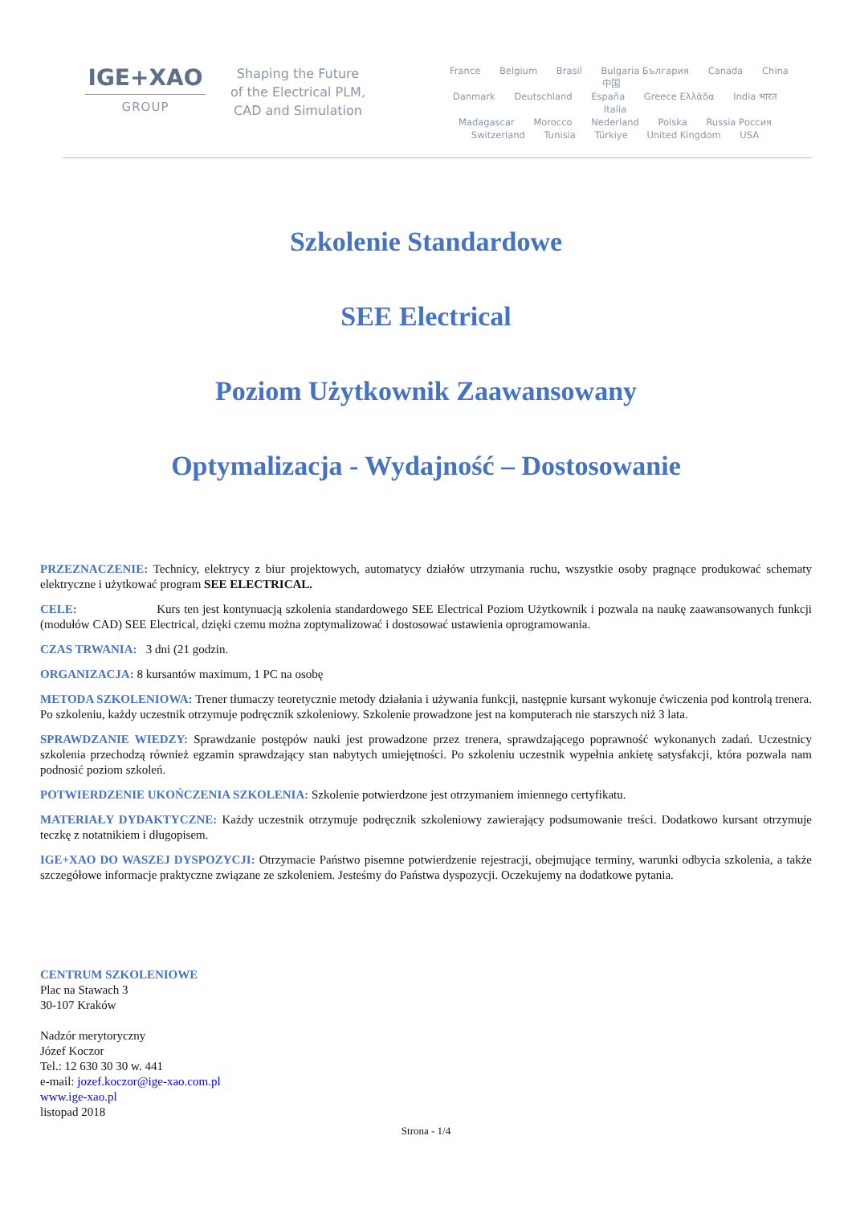IGE+XAO
GROUP
Shaping the Future of the Electrical PLM, CAD and Simulation
France Belgium Brasil Bulgaria България Canada China 中国
Danmark Deutschland España Greece Ελλάδα India भारत Italia
Madagascar Morocco Nederland Polska Russia Россия
Switzerland Tunisia Türkiye United Kingdom USA
Szkolenie Standardowe
SEE Electrical
Poziom Użytkownik Zaawansowany
Optymalizacja - Wydajność – Dostosowanie
PRZEZNACZENIE: Technicy, elektrycy z biur projektowych, automatycy działów utrzymania ruchu, wszystkie osoby pragnące produkować schematy elektryczne i użytkować program SEE ELECTRICAL.
CELE: Kurs ten jest kontynuacją szkolenia standardowego SEE Electrical Poziom Użytkownik i pozwala na naukę zaawansowanych funkcji (modułów CAD) SEE Electrical, dzięki czemu można zoptymalizować i dostosować ustawienia oprogramowania.
CZAS TRWANIA: 3 dni (21 godzin.
ORGANIZACJA: 8 kursantów maximum, 1 PC na osobę
METODA SZKOLENIOWA: Trener tłumaczy teoretycznie metody działania i używania funkcji, następnie kursant wykonuje ćwiczenia pod kontrolą trenera. Po szkoleniu, każdy uczestnik otrzymuje podręcznik szkoleniowy. Szkolenie prowadzone jest na komputerach nie starszych niż 3 lata.
SPRAWDZANIE WIEDZY: Sprawdzanie postępów nauki jest prowadzone przez trenera, sprawdzającego poprawność wykonanych zadań. Uczestnicy szkolenia przechodzą również egzamin sprawdzający stan nabytych umiejętności. Po szkoleniu uczestnik wypełnia ankietę satysfakcji, która pozwala nam podnosić poziom szkoleń.
POTWIERDZENIE UKOŃCZENIA SZKOLENIA: Szkolenie potwierdzone jest otrzymaniem imiennego certyfikatu.
MATERIAŁY DYDAKTYCZNE: Każdy uczestnik otrzymuje podręcznik szkoleniowy zawierający podsumowanie treści. Dodatkowo kursant otrzymuje teczkę z notatnikiem i długopisem.
IGE+XAO DO WASZEJ DYSPOZYCJI: Otrzymacie Państwo pisemne potwierdzenie rejestracji, obejmujące terminy, warunki odbycia szkolenia, a także szczegółowe informacje praktyczne związane ze szkoleniem. Jesteśmy do Państwa dyspozycji. Oczekujemy na dodatkowe pytania.
CENTRUM SZKOLENIOWE
Plac na Stawach 3
30-107 Kraków
Nadzór merytoryczny
Józef Koczor
Tel.: 12 630 30 30 w. 441
e-mail: jozef.koczor@ige-xao.com.pl
www.ige-xao.pl
listopad 2018
Strona - 1/4